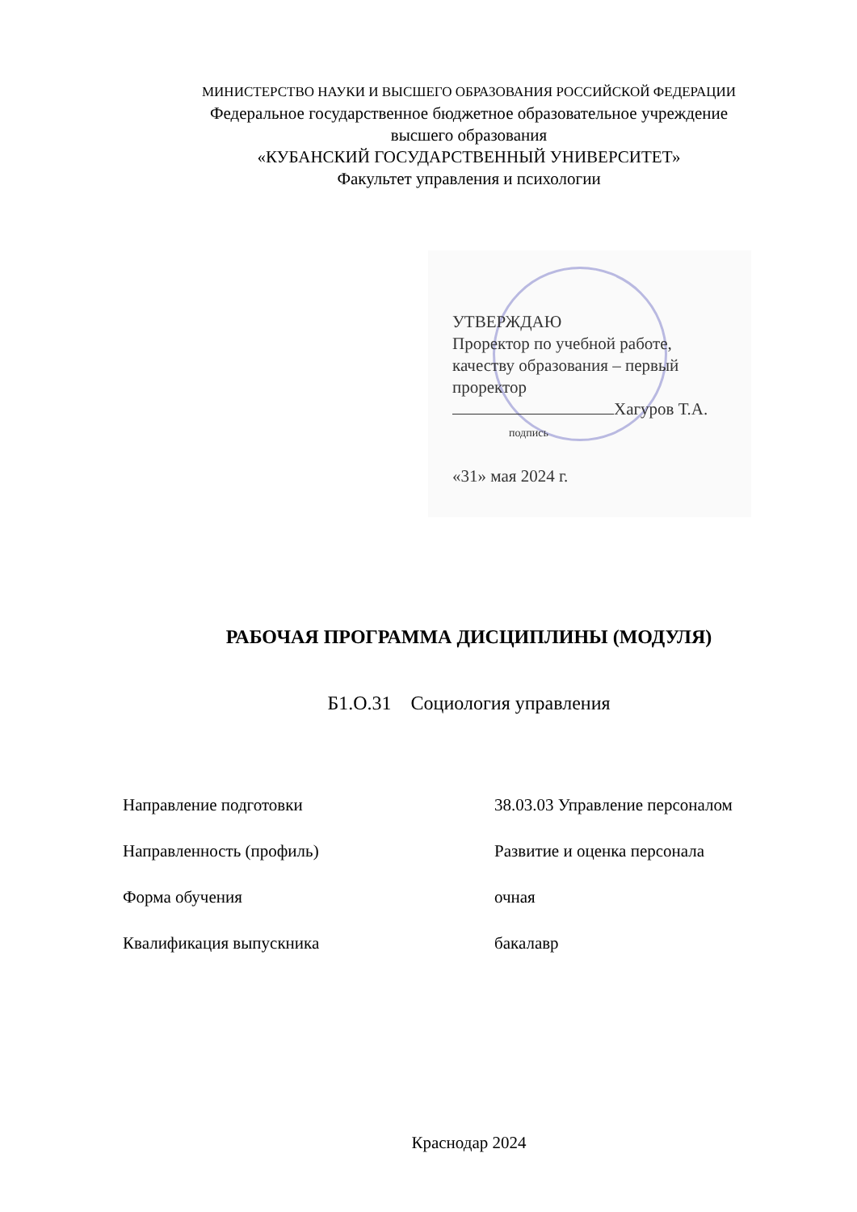МИНИСТЕРСТВО НАУКИ И ВЫСШЕГО ОБРАЗОВАНИЯ РОССИЙСКОЙ ФЕДЕРАЦИИ
Федеральное государственное бюджетное образовательное учреждение
высшего образования
«КУБАНСКИЙ ГОСУДАРСТВЕННЫЙ УНИВЕРСИТЕТ»
Факультет управления и психологии
УТВЕРЖДАЮ
Проректор по учебной работе,
качеству образования – первый
проректор
Хагуров Т.А.
подпись
«31» мая 2024 г.
РАБОЧАЯ ПРОГРАММА ДИСЦИПЛИНЫ (МОДУЛЯ)
Б1.О.31 Социология управления
Направление подготовки 38.03.03 Управление персоналом
Направленность (профиль) Развитие и оценка персонала
Форма обучения очная
Квалификация выпускника бакалавр
Краснодар 2024